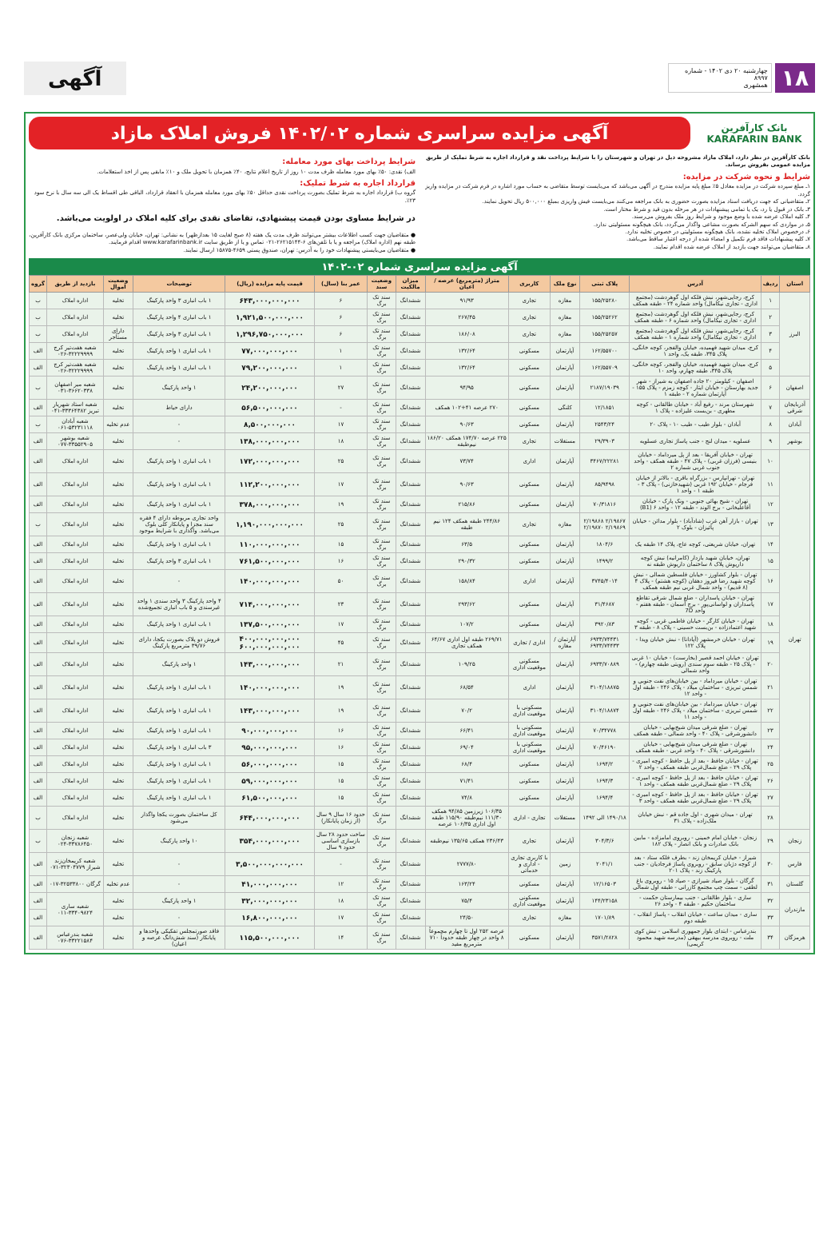۱۸ چهارشنبه ۲۰ دی ۱۴۰۲ - شماره ۸۹۹۷
همشهری
آگهی
بانک کارآفرین
KARAFARIN BANK
آگهی مزایده سراسری شماره ۱۴۰۲/۰۲ فروش املاک مازاد
بانک کارآفرین در نظر دارد، املاک مازاد مشروحه ذیل در تهران و شهرستان را با شرایط پرداخت نقد و قرارداد اجاره به شرط تملیک از طریق مزایده عمومی بفروش برساند.
شرایط و نحوه شرکت در مزایده:
۱ـ مبلغ سپرده شرکت در مزایده معادل ۵٪ مبلغ پایه مزایده مندرج در آگهی می‌باشد که می‌بایست توسط متقاضی به حساب مورد اشاره در فرم شرکت در مزایده واریز گردد.
۲ـ متقاضیانی که جهت دریافت اسناد مزایده بصورت حضوری به بانک مراجعه می‌کنند می‌بایست فیش واریزی بمبلغ ۵۰۰,۰۰۰ ریال تحویل نمایند.
۳ـ بانک در قبول یا رد، یک یا تمامی پیشنهادات در هر مرحله بدون قید و شرط مختار است.
۴ـ کلیه املاک عرضه شده با وضع موجود و شرایط روز ملک بفروش می‌رسند.
۵ـ در مواردی که سهم الشرکه بصورت مشاعی واگذار می‌گردد، بانک هیچگونه مسئولیتی ندارد.
۶ـ درخصوص املاک تخلیه نشده، بانک هیچگونه مسئولیتی در خصوص تخلیه ندارد.
۷ـ کلیه پیشنهادات فاقد فرم تکمیل و امضاء شده از درجه اعتبار ساقط می‌باشد.
۸ـ متقاضیان می‌توانند جهت بازدید از املاک عرضه شده اقدام نمایند.
شرایط پرداخت بهای مورد معامله:
الف) نقدی: ۵۰٪ بهای مورد معامله ظرف مدت ۱۰ روز از تاریخ اعلام نتایج، ۴۰٪ همزمان با تحویل ملک و ۱۰٪ مابقی پس از اخذ استعلامات.
قرارداد اجاره به شرط تملیک:
گروه ب) قرارداد اجاره به شرط تملیک بصورت پرداخت نقدی حداقل ۵۰٪ بهای مورد معامله همزمان با انعقاد قرارداد، الباقی طی اقساط یک الی سه سال با نرخ سود ۲۳٪.
در شرایط مساوی بودن قیمت پیشنهادی، تقاضای نقدی برای کلیه املاک در اولویت می‌باشد.
● متقاضیان جهت کسب اطلاعات بیشتر می‌توانند ظرف مدت یک هفته (۸ صبح لغایت ۱۵ بعدازظهر) به نشانی: تهران، خیابان ولی‌عصر، ساختمان مرکزی بانک کارآفرین، طبقه نهم (اداره املاک) مراجعه و یا با تلفن‌های ۶-۲۶۲۱۵۱۴۴-۰۲۱ تماس و یا از طریق سایت www.karafarinbank.ir اقدام فرمایند.
● متقاضیان می‌بایستی پیشنهادات خود را به آدرس: تهران، صندوق پستی ۴۶۵۹-۱۵۸۷۵ ارسال نمایند.
آگهی مزایده سراسری شماره ۰۲-۱۴۰۲
| استان | ردیف | آدرس | پلاک ثبتی | نوع ملک | کاربری | متراژ (مترمربع) عرصه / اعیان | میزان مالکیت | وضعیت سند | عمر بنا (سال) | قیمت پایه مزایده (ریال) | توضیحات | وضعیت اموال | بازدید از طریق | گروه |
| --- | --- | --- | --- | --- | --- | --- | --- | --- | --- | --- | --- | --- | --- | --- |
| البرز | ۱ | کرج، رجایی‌شهر، نبش فلکه اول گوهردشت (مجتمع اداری - تجاری نیکامال) واحد شماره ۲۴ - طبقه همکف | ۱۵۵/۲۵۲۸۰ | مغازه | تجاری | ۹۱/۹۳ | ششدانگ | سند تک برگ | ۶ | ۶۴۳,۰۰۰,۰۰۰,۰۰۰ | ۱ باب انباری ۳ واحد پارکینگ | تخلیه | اداره املاک | ب |
| | ۲ | کرج، رجایی‌شهر، نبش فلکه اول گوهردشت (مجتمع اداری - تجاری نیکامال) واحد شماره ۶ - طبقه همکف | ۱۵۵/۲۵۲۶۲ | مغازه | تجاری | ۲۶۷/۴۵ | ششدانگ | سند تک برگ | ۶ | ۱,۹۲۱,۵۰۰,۰۰۰,۰۰۰ | ۱ باب انباری ۴ واحد پارکینگ | تخلیه | اداره املاک | ب |
| | ۳ | کرج، رجایی‌شهر، نبش فلکه اول گوهردشت (مجتمع اداری - تجاری نیکامال) واحد شماره ۱ - طبقه همکف | ۱۵۵/۲۵۲۵۷ | مغازه | تجاری | ۱۸۶/۰۸ | ششدانگ | سند تک برگ | ۶ | ۱,۲۹۶,۷۵۰,۰۰۰,۰۰۰ | ۱ باب انباری ۳ واحد پارکینگ | دارای مستأجر | اداره املاک | ب |
| | ۴ | کرج، میدان شهید فهمیده، خیابان والفجر، کوچه خانگی، پلاک ۳۴۵، طبقه یک، واحد ۱ | ۱۶۲/۵۵۷۰۰ | آپارتمان | مسکونی | ۱۳۲/۶۴ | ششدانگ | سند تک برگ | ۱ | ۷۷,۰۰۰,۰۰۰,۰۰۰ | ۱ باب انباری ۱ واحد پارکینگ | تخلیه | شعبه هفت‌تیر کرج ۳۲۲۲۹۹۹۹-۰۲۶ | الف |
| | ۵ | کرج، میدان شهید فهمیده، خیابان والفجر، کوچه خانگی، پلاک ۳۴۵، طبقه چهارم، واحد ۱۰ | ۱۶۲/۵۵۷۰۹ | آپارتمان | مسکونی | ۱۳۲/۶۴ | ششدانگ | سند تک برگ | ۱ | ۷۹,۲۰۰,۰۰۰,۰۰۰ | ۱ باب انباری ۱ واحد پارکینگ | تخلیه | شعبه هفت‌تیر کرج ۳۲۲۲۹۹۹۹-۰۲۶ | الف |
| اصفهان | ۶ | اصفهان - کیلومتر ۲۰ جاده اصفهان به شیراز - شهر جدید بهارستان - خیابان ایثار - کوچه زمزم - پلاک ۱۵۵ - آپارتمان شماره ۲ - طبقه ۱ | ۲۱۸۷/۱۹۰۳۹ | آپارتمان | مسکونی | ۹۴/۹۵ | ششدانگ | سند تک برگ | ۲۷ | ۲۴,۲۰۰,۰۰۰,۰۰۰ | ۱ واحد پارکینگ | تخلیه | شعبه میر اصفهان ۳۶۶۲۰۳۳۸-۰۳۱ | ب |
| آذربایجان شرقی | ۷ | شهرستان مرند - رفیع آباد - خیابان طالقانی - کوچه مطهری - بن‌بست علیزاده - پلاک ۱ | ۱۲/۱۸۵۱ | کلنگی | مسکونی | ۲۷۰ عرصه ۴۱+۱۰۲ همکف | ششدانگ | سند تک برگ | - | ۵۶,۵۰۰,۰۰۰,۰۰۰ | دارای حیاط | تخلیه | شعبه استاد شهریار تبریز ۳۳۳۶۴۳۸۲-۰۴۱ | الف |
| آبادان | ۸ | آبادان - بلوار طیب - طیب ۱۰ - پلاک ۲۰ | ۲۵۴۳/۲۴ | آپارتمان | مسکونی | ۹۰/۶۳ | ششدانگ | سند تک برگ | ۱۷ | ۸,۵۰۰,۰۰۰,۰۰۰ | - | عدم تخلیه | شعبه آبادان ۵۳۲۳۱۱۱۸-۰۶۱ | ب |
| بوشهر | ۹ | عسلویه - میدان لنج - جنب پاساژ تجاری عسلویه | ۲۹/۳۹۰۳ | مستغلات | تجاری | ۲۲۵ عرصه ۱۷۴/۷۰ همکف ۱۸۶/۲۰ نیم‌طبقه | ششدانگ | سند تک برگ | ۱۸ | ۱۳۸,۰۰۰,۰۰۰,۰۰۰ | - | تخلیه | شعبه بوشهر ۳۳۵۵۲۹۰۵-۰۷۷ | الف |
| تهران | ۱۰ | تهران - خیابان آفریقا - بعد از پل میرداماد - خیابان بنیسی (فرزان غربی) - پلاک ۴۷ - طبقه همکف - واحد جنوب غربی شماره ۲ | ۳۴۶۷/۲۲۲۸۱ | آپارتمان | اداری | ۷۳/۷۴ | ششدانگ | سند تک برگ | ۲۵ | ۱۷۲,۰۰۰,۰۰۰,۰۰۰ | ۱ باب انباری ۱ واحد پارکینگ | تخلیه | اداره املاک | الف |
| | ۱۱ | تهران - تهرانپارس - بزرگراه باقری - بالاتر از خیابان فرجام - خیابان ۱۹۲ غربی (شهیدخازنی) - پلاک ۳ - طبقه ۱ - واحد ۱ | ۸۵/۹۴۹۸ | آپارتمان | مسکونی | ۹۰/۶۳ | ششدانگ | سند تک برگ | ۱۷ | ۱۱۲,۲۰۰,۰۰۰,۰۰۰ | ۱ باب انباری ۱ واحد پارکینگ | تخلیه | اداره املاک | الف |
| | ۱۲ | تهران - شیخ بهائی جنوبی - ونک پارک - خیابان آقاعلیخانی - برج الوند - طبقه ۱۲ - واحد ۶ (B1) | ۷۰/۳۱۸۱۶ | آپارتمان | مسکونی | ۲۱۵/۸۶ | ششدانگ | سند تک برگ | ۱۹ | ۳۷۸,۰۰۰,۰۰۰,۰۰۰ | ۱ باب انباری ۱ واحد پارکینگ | تخلیه | اداره املاک | الف |
| | ۱۳ | تهران - بازار آهن غرب (شادآباد) - بلوار مدائن - خیابان پائیزان - بلوک ۲ | ۲/۱۹۸۶۷ ۲/۱۹۸۶۸ ۲/۱۹۸۶۹ ۲/۱۹۸۷۰ | مغازه | تجاری | ۲۴۴/۸۶ طبقه همکف ۱۲۴ نیم طبقه | ششدانگ | سند تک برگ | ۲۵ | ۱,۱۹۰,۰۰۰,۰۰۰,۰۰۰ | واحد تجاری مربوطه دارای ۴ فقره سند مجزا و پایانکار کلی بلوک می‌باشد. واگذاری با شرایط موجود | تخلیه | اداره املاک | ب |
| | ۱۴ | تهران، خیابان شریعتی، کوچه عاج، پلاک ۱۴ طبقه یک | ۱۸۰۴/۶ | آپارتمان | مسکونی | ۶۳/۵ | ششدانگ | سند تک برگ | ۱۵ | ۱۱۰,۰۰۰,۰۰۰,۰۰۰ | ۱ باب انباری ۱ واحد پارکینگ | تخلیه | اداره املاک | الف |
| | ۱۵ | تهران، خیابان شهید بازدار (کامرانیه) نبش کوچه داریوش پلاک ۸ ساختمان داریوش طبقه نه | ۱۴۹۹/۲ | آپارتمان | مسکونی | ۲۹۰/۳۲ | ششدانگ | سند تک برگ | ۱۶ | ۷۶۱,۵۰۰,۰۰۰,۰۰۰ | ۱ باب انباری ۳ واحد پارکینگ | تخلیه | اداره املاک | الف |
| | ۱۶ | تهران - بلوار کشاورز - خیابان فلسطین شمالی - نبش کوچه شهید رضا فیروز دهقان (کوچه هشتم) - پلاک ۴ (۸ قدیم) - واحد شمال غربی نیم طبقه همکف | ۳۷۴۵/۴۰۱۴ | آپارتمان | اداری | ۱۵۸/۸۴ | ششدانگ | سند تک برگ | ۵۰ | ۱۴۰,۰۰۰,۰۰۰,۰۰۰ | - | تخلیه | اداره املاک | الف |
| | ۱۷ | تهران - خیابان پاسداران - ضلع شمال شرقی تقاطع پاسداران و لواسانی‌پور - برج آسمان - طبقه هفتم - واحد 7D | ۳۱/۴۶۸۷ | آپارتمان | مسکونی | ۲۹۳/۶۲ | ششدانگ | سند تک برگ | ۲۳ | ۷۱۴,۰۰۰,۰۰۰,۰۰۰ | ۴ واحد پارکینگ ۳ واحد سندی ۱ واحد غیرسندی و ۵ باب انباری تجمیع‌شده | تخلیه | اداره املاک | الف |
| | ۱۸ | تهران - خیابان کارگر - خیابان فاطمی غربی - کوچه شهید اعتمادزاده - بن‌بست حسینی - پلاک ۸ - طبقه ۳ | ۳۹۲۰/۸۳ | آپارتمان | مسکونی | ۱۰۷/۲ | ششدانگ | سند تک برگ | ۱۷ | ۱۳۷,۵۰۰,۰۰۰,۰۰۰ | ۱ باب انباری ۱ واحد پارکینگ | تخلیه | اداره املاک | الف |
| | ۱۹ | تهران - خیابان خرمشهر (آپادانا) - نبش خیابان ویدا - پلاک ۱۲۲ | ۶۹۳۳/۷۴۴۳۱ ۶۹۳۳/۷۴۴۳۳ | آپارتمان / مغازه | اداری / تجاری | ۲۶۹/۷۱ طبقه اول اداری ۶۴/۶۷ همکف تجاری | ششدانگ | سند تک برگ | ۴۵ | ۴۰۰,۰۰۰,۰۰۰,۰۰۰ ۶۰۰,۰۰۰,۰۰۰,۰۰۰ | فروش دو پلاک بصورت یکجا، دارای ۳۹/۷۶ مترمربع پارکینگ | تخلیه | اداره املاک | الف |
| | ۲۰ | تهران - خیابان احمد قصیر (بخارست) - خیابان ۱۰ غربی - پلاک ۲۵ - طبقه سوم سندی (رویتی طبقه چهارم) - واحد شمالی | ۶۹۳۳/۷۰۸۸۹ | آپارتمان | مسکونی موقعیت اداری | ۱۰۹/۲۵ | ششدانگ | سند تک برگ | ۲۱ | ۱۴۳,۰۰۰,۰۰۰,۰۰۰ | ۱ واحد پارکینگ | تخلیه | اداره املاک | الف |
| | ۲۱ | تهران - خیابان میرداماد - بین خیابان‌های نفت جنوبی و شمس تبریزی - ساختمان میلاد - پلاک ۲۴۶ - طبقه اول - واحد ۱۲ | ۳۱۰۴/۱۸۸۷۵ | آپارتمان | اداری | ۶۸/۵۴ | ششدانگ | سند تک برگ | ۱۹ | ۱۴۰,۰۰۰,۰۰۰,۰۰۰ | ۱ باب انباری ۱ واحد پارکینگ | تخلیه | اداره املاک | الف |
| | ۲۲ | تهران - خیابان میرداماد - بین خیابان‌های نفت جنوبی و شمس تبریزی - ساختمان میلاد - پلاک ۲۴۶ - طبقه اول - واحد ۱۱ | ۳۱۰۴/۱۸۸۷۴ | آپارتمان | مسکونی با موقعیت اداری | ۷۰/۲ | ششدانگ | سند تک برگ | ۱۹ | ۱۴۳,۰۰۰,۰۰۰,۰۰۰ | ۱ باب انباری ۱ واحد پارکینگ | تخلیه | اداره املاک | الف |
| | ۲۳ | تهران - ضلع شرقی میدان شیخ‌بهایی - خیابان دانشورشرقی - پلاک ۴۰ - واحد شمالی - طبقه همکف | ۷۰/۳۴۷۷۸ | آپارتمان | مسکونی با موقعیت اداری | ۶۶/۴۱ | ششدانگ | سند تک برگ | ۱۶ | ۹۰,۰۰۰,۰۰۰,۰۰۰ | ۱ باب انباری ۱ واحد پارکینگ | تخلیه | اداره املاک | الف |
| | ۲۴ | تهران - ضلع شرقی میدان شیخ‌بهایی - خیابان دانشورشرقی - پلاک ۴۰ - واحد غربی - طبقه همکف | ۷۰/۴۶۱۹۰ | آپارتمان | مسکونی با موقعیت اداری | ۶۹/۰۴ | ششدانگ | سند تک برگ | ۱۶ | ۹۵,۰۰۰,۰۰۰,۰۰۰ | ۳ باب انباری ۱ واحد پارکینگ | تخلیه | اداره املاک | الف |
| | ۲۵ | تهران - خیابان حافظ - بعد از پل حافظ - کوچه امیری - پلاک ۲۹ - ضلع شمال‌غربی طبقه همکف - واحد ۲ | ۱۶۹۴/۲ | آپارتمان | مسکونی | ۶۸/۴ | ششدانگ | سند تک برگ | ۱۵ | ۵۶,۰۰۰,۰۰۰,۰۰۰ | ۱ باب انباری ۱ واحد پارکینگ | تخلیه | اداره املاک | الف |
| | ۲۶ | تهران - خیابان حافظ - بعد از پل حافظ - کوچه امیری - پلاک ۲۹ - ضلع شمال‌غربی طبقه همکف - واحد ۱ | ۱۶۹۴/۳ | آپارتمان | مسکونی | ۷۱/۴۱ | ششدانگ | سند تک برگ | ۱۵ | ۵۹,۰۰۰,۰۰۰,۰۰۰ | ۱ باب انباری ۱ واحد پارکینگ | تخلیه | اداره املاک | الف |
| | ۲۷ | تهران - خیابان حافظ - بعد از پل حافظ - کوچه امیری - پلاک ۲۹ - ضلع شمال‌غربی طبقه همکف - واحد ۳ | ۱۶۹۴/۴ | آپارتمان | مسکونی | ۷۴/۸ | ششدانگ | سند تک برگ | ۱۵ | ۶۱,۵۰۰,۰۰۰,۰۰۰ | ۱ باب انباری ۱ واحد پارکینگ | تخلیه | اداره املاک | الف |
| | ۲۸ | تهران - میدان شهری - اول جاده قم - نبش خیابان ملک‌زاده - پلاک ۳۱ | ۱۴۹۰/۱۸ الی ۱۴۹۲ | مستغلات | تجاری - اداری | ۱۰۶/۳۵ زیرزمین ۹۴/۸۵ همکف ۱۱۱/۳۰ نیم‌طبقه ۱۱۵/۹۰ طبقه اول اداری ۱۰۶/۳۵ عرصه | ششدانگ | سند تک برگ | حدود ۱۶ سال ۹ سال (از زمان پایانکار) | ۶۴۴,۰۰۰,۰۰۰,۰۰۰ | کل ساختمان بصورت یکجا واگذار می‌شود | تخلیه | اداره املاک | ب |
| زنجان | ۲۹ | زنجان - خیابان امام خمینی - روبروی امامزاده - مابین بانک صادرات و بانک انصار - پلاک ۱۸۲ | ۳۰۴/۳/۶ | آپارتمان | تجاری | ۲۳۶/۴۳ همکف ۱۳۵/۶۵ نیم‌طبقه | ششدانگ | سند تک برگ | ساخت حدود ۲۸ سال بازسازی اساسی حدود ۹ سال | ۳۵۴,۰۰۰,۰۰۰,۰۰۰ | ۱۰ واحد پارکینگ | تخلیه | شعبه زنجان ۳۳۷۸۶۴۵۰-۰۲۴ | ب |
| فارس | ۳۰ | شیراز - خیابان کریمخان زند - بطرف فلکه ستاد - بعد از کوچه دژبان سابق - روبروی پاساژ فرجادیان - جنب پارکینگ زند - پلاک ۲۰۱ | ۲۰۴۱/۱ | زمین | با کاربری تجاری - اداری و خدماتی | ۲۷۷۷/۸۰ | ششدانگ | سند تک برگ | - | ۳,۵۰۰,۰۰۰,۰۰۰,۰۰۰ | - | تخلیه | شعبه کریمخان‌زند شیراز ۳۲۳۰۴۷۷۹-۰۷۱ | الف |
| گلستان | ۳۱ | گرگان - بلوار صیاد شیرازی - صیاد ۱۵ - روبروی باغ لطفی - سمت چپ مجتمع کازرانی - طبقه اول شمالی | ۱۲/۱۶۵۰۳ | آپارتمان | مسکونی | ۱۶۳/۲۴ | ششدانگ | سند تک برگ | ۱۲ | ۴۱,۰۰۰,۰۰۰,۰۰۰ | - | عدم تخلیه | گرگان ۳۲۵۳۳۸۰۰-۰۱۷ | الف |
| مازندران | ۳۲ | ساری - بلوار طالقانی - جنب بیمارستان حکمت - ساختمان حکیم - طبقه ۴ - واحد ۲۶ | ۱۴۴/۲۳۱۵۸ | آپارتمان | مسکونی موقعیت اداری | ۷۵/۴ | ششدانگ | سند تک برگ | ۱۸ | ۳۲,۰۰۰,۰۰۰,۰۰۰ | ۱ واحد پارکینگ | تخلیه | شعبه ساری ۳۳۴۰۹۸۲۴-۰۱۱ | الف |
| | ۳۳ | ساری - میدان ساعت - خیابان انقلاب - پاساژ انقلاب - طبقه دوم | ۱۷۰۱/۸۹ | مغازه | تجاری | ۲۴/۵۰ | ششدانگ | سند تک برگ | ۱۷ | ۱۶,۸۰۰,۰۰۰,۰۰۰ | - | تخلیه | | الف |
| هرمزگان | ۳۴ | بندرعباس - ابتدای بلوار جمهوری اسلامی - نبش کوی ملت - روبروی مدرسه بیهقی (مدرسه شهید محمود کریمی) | ۳۵۷۱/۲۸۲۸ | آپارتمان | مسکونی | عرصه ۲۵۲ اول تا چهارم مجموعاً ۸ واحد در چهار طبقه حدوداً ۷۱۰ مترمربع مفید | ششدانگ | سند تک برگ | ۱۴ | ۱۱۵,۵۰۰,۰۰۰,۰۰۰ | فاقد صورتمجلس تفکیکی واحدها و پایانکار (سند شش‌دانگ عرصه و اعیان) | تخلیه | شعبه بندرعباس ۳۳۲۲۱۵۸۴-۰۷۶ | الف |